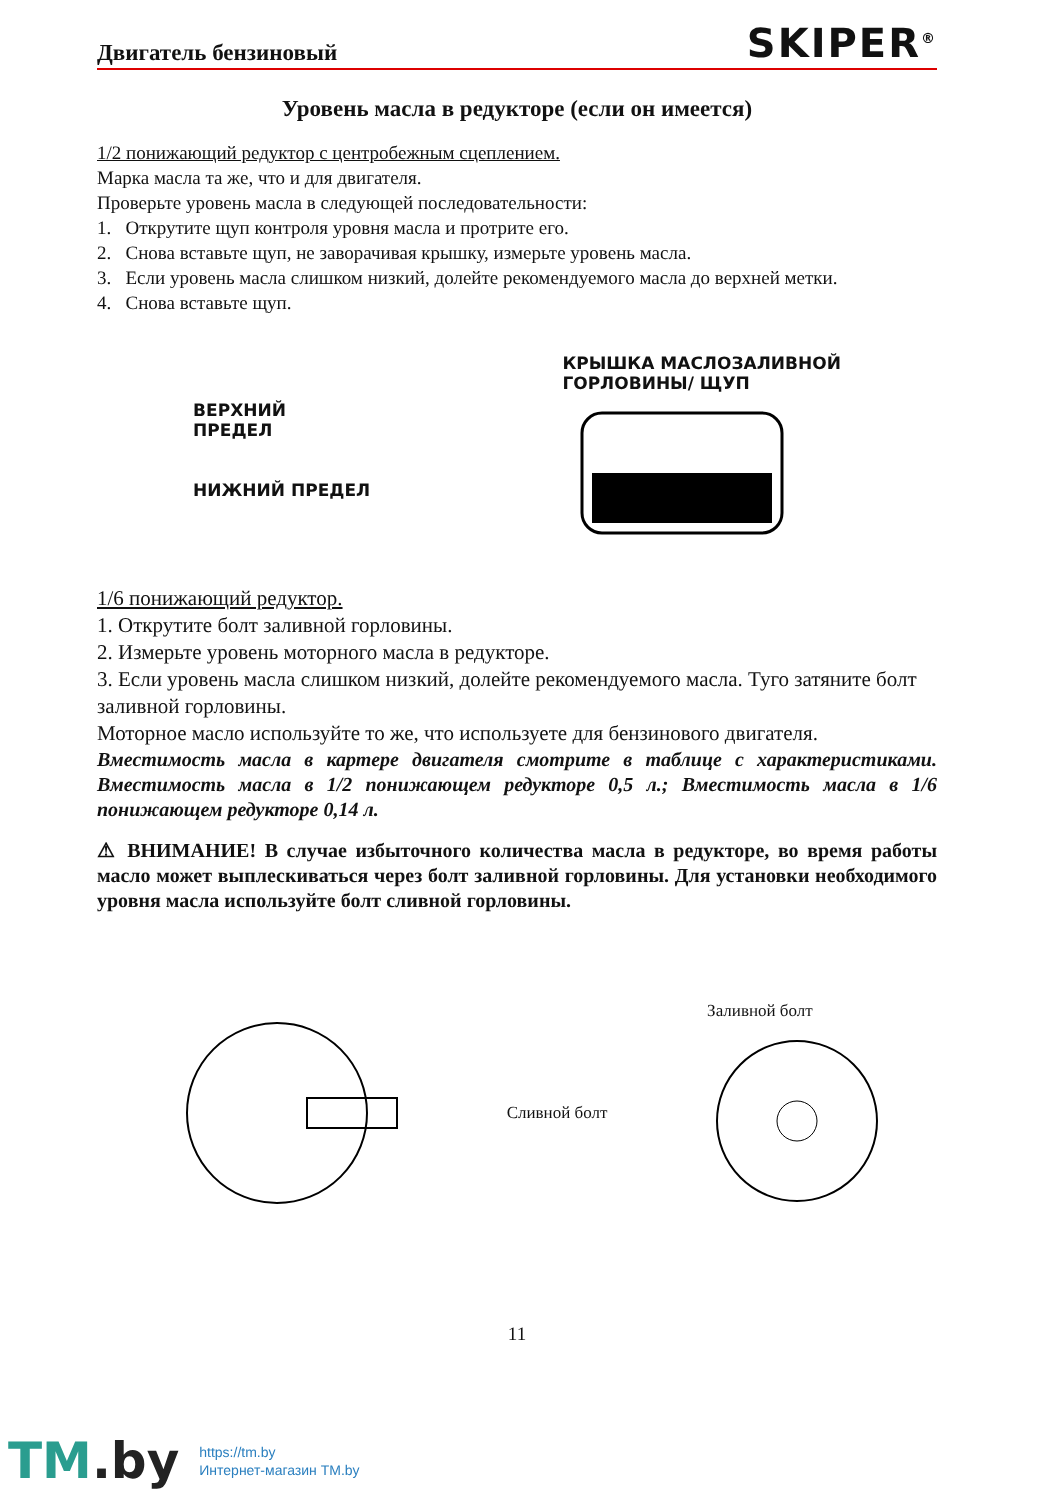Двигатель бензиновый
SKIPER<sup>®</sup>
Уровень масла в редукторе (если он имеется)
1/2 понижающий редуктор с центробежным сцеплением.
Марка масла та же, что и для двигателя.
Проверьте уровень масла в следующей последовательности:
1. Открутите щуп контроля уровня масла и протрите его.
2. Снова вставьте щуп, не заворачивая крышку, измерьте уровень масла.
3. Если уровень масла слишком низкий, долейте рекомендуемого масла до верхней метки.
4. Снова вставьте щуп.
ВЕРХНИЙ
ПРЕДЕЛ
НИЖНИЙ ПРЕДЕЛ
КРЫШКА МАСЛОЗАЛИВНОЙ
ГОРЛОВИНЫ/ ЩУП
1/6 понижающий редуктор.
1. Открутите болт заливной горловины.
2. Измерьте уровень моторного масла в редукторе.
3. Если уровень масла слишком низкий, долейте рекомендуемого масла. Туго затяните болт заливной горловины.
Моторное масло используйте то же, что используете для бензинового двигателя.
Вместимость масла в картере двигателя смотрите в таблице с характеристиками. Вместимость масла в 1/2 понижающем редукторе 0,5 л.; Вместимость масла в 1/6 понижающем редукторе 0,14 л.
⚠ ВНИМАНИЕ! В случае избыточного количества масла в редукторе, во время работы масло может выплескиваться через болт заливной горловины. Для установки необходимого уровня масла используйте болт сливной горловины.
Сливной болт Заливной болт
11
TM.by
https://tm.by
Интернет-магазин TM.by